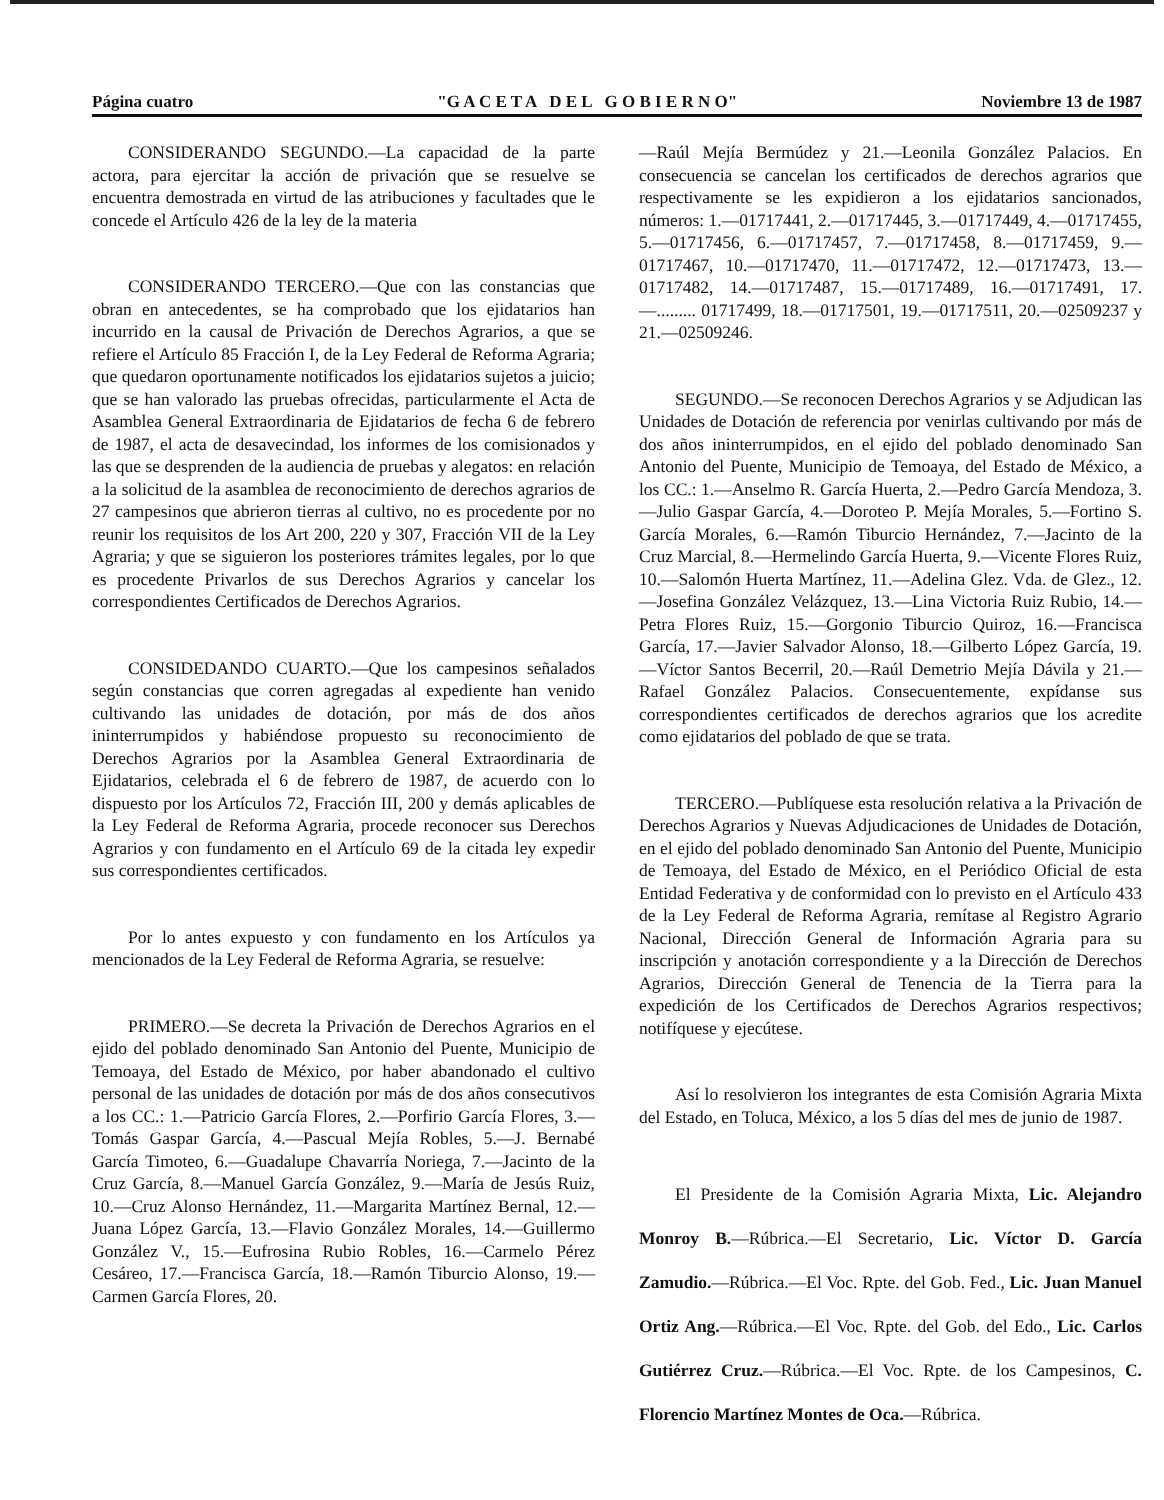Página cuatro "G A C E T A D E L G O B I E R N O" Noviembre 13 de 1987
CONSIDERANDO SEGUNDO.—La capacidad de la parte actora, para ejercitar la acción de privación que se resuelve se encuentra demostrada en virtud de las atribuciones y facultades que le concede el Artículo 426 de la ley de la materia
CONSIDERANDO TERCERO.—Que con las constancias que obran en antecedentes, se ha comprobado que los ejidatarios han incurrido en la causal de Privación de Derechos Agrarios, a que se refiere el Artículo 85 Fracción I, de la Ley Federal de Reforma Agraria; que quedaron oportunamente notificados los ejidatarios sujetos a juicio; que se han valorado las pruebas ofrecidas, particularmente el Acta de Asamblea General Extraordinaria de Ejidatarios de fecha 6 de febrero de 1987, el acta de desavecindad, los informes de los comisionados y las que se desprenden de la audiencia de pruebas y alegatos: en relación a la solicitud de la asamblea de reconocimiento de derechos agrarios de 27 campesinos que abrieron tierras al cultivo, no es procedente por no reunir los requisitos de los Art 200, 220 y 307, Fracción VII de la Ley Agraria; y que se siguieron los posteriores trámites legales, por lo que es procedente Privarlos de sus Derechos Agrarios y cancelar los correspondientes Certificados de Derechos Agrarios.
CONSIDEDANDO CUARTO.—Que los campesinos señalados según constancias que corren agregadas al expediente han venido cultivando las unidades de dotación, por más de dos años ininterrumpidos y habiéndose propuesto su reconocimiento de Derechos Agrarios por la Asamblea General Extraordinaria de Ejidatarios, celebrada el 6 de febrero de 1987, de acuerdo con lo dispuesto por los Artículos 72, Fracción III, 200 y demás aplicables de la Ley Federal de Reforma Agraria, procede reconocer sus Derechos Agrarios y con fundamento en el Artículo 69 de la citada ley expedir sus correspondientes certificados.
Por lo antes expuesto y con fundamento en los Artículos ya mencionados de la Ley Federal de Reforma Agraria, se resuelve:
PRIMERO.—Se decreta la Privación de Derechos Agrarios en el ejido del poblado denominado San Antonio del Puente, Municipio de Temoaya, del Estado de México, por haber abandonado el cultivo personal de las unidades de dotación por más de dos años consecutivos a los CC.: 1.—Patricio García Flores, 2.—Porfirio García Flores, 3.—Tomás Gaspar García, 4.—Pascual Mejía Robles, 5.—J. Bernabé García Timoteo, 6.—Guadalupe Chavarría Noriega, 7.—Jacinto de la Cruz García, 8.—Manuel García González, 9.—María de Jesús Ruiz, 10.—Cruz Alonso Hernández, 11.—Margarita Martínez Bernal, 12.—Juana López García, 13.—Flavio González Morales, 14.—Guillermo González V., 15.—Eufrosina Rubio Robles, 16.—Carmelo Pérez Cesáreo, 17.—Francisca García, 18.—Ramón Tiburcio Alonso, 19.—Carmen García Flores, 20.
—Raúl Mejía Bermúdez y 21.—Leonila González Palacios. En consecuencia se cancelan los certificados de derechos agrarios que respectivamente se les expidieron a los ejidatarios sancionados, números: 1.—01717441, 2.—01717445, 3.—01717449, 4.—01717455, 5.—01717456, 6.—01717457, 7.—01717458, 8.—01717459, 9.—01717467, 10.—01717470, 11.—01717472, 12.—01717473, 13.—01717482, 14.—01717487, 15.—01717489, 16.—01717491, 17.—......... 01717499, 18.—01717501, 19.—01717511, 20.—02509237 y 21.—02509246.
SEGUNDO.—Se reconocen Derechos Agrarios y se Adjudican las Unidades de Dotación de referencia por venirlas cultivando por más de dos años ininterrumpidos, en el ejido del poblado denominado San Antonio del Puente, Municipio de Temoaya, del Estado de México, a los CC.: 1.—Anselmo R. García Huerta, 2.—Pedro García Mendoza, 3.—Julio Gaspar García, 4.—Doroteo P. Mejía Morales, 5.—Fortino S. García Morales, 6.—Ramón Tiburcio Hernández, 7.—Jacinto de la Cruz Marcial, 8.—Hermelindo García Huerta, 9.—Vicente Flores Ruiz, 10.—Salomón Huerta Martínez, 11.—Adelina Glez. Vda. de Glez., 12.—Josefina González Velázquez, 13.—Lina Victoria Ruiz Rubio, 14.—Petra Flores Ruiz, 15.—Gorgonio Tiburcio Quiroz, 16.—Francisca García, 17.—Javier Salvador Alonso, 18.—Gilberto López García, 19.—Víctor Santos Becerril, 20.—Raúl Demetrio Mejía Dávila y 21.—Rafael González Palacios. Consecuentemente, expídanse sus correspondientes certificados de derechos agrarios que los acredite como ejidatarios del poblado de que se trata.
TERCERO.—Publíquese esta resolución relativa a la Privación de Derechos Agrarios y Nuevas Adjudicaciones de Unidades de Dotación, en el ejido del poblado denominado San Antonio del Puente, Municipio de Temoaya, del Estado de México, en el Periódico Oficial de esta Entidad Federativa y de conformidad con lo previsto en el Artículo 433 de la Ley Federal de Reforma Agraria, remítase al Registro Agrario Nacional, Dirección General de Información Agraria para su inscripción y anotación correspondiente y a la Dirección de Derechos Agrarios, Dirección General de Tenencia de la Tierra para la expedición de los Certificados de Derechos Agrarios respectivos; notifíquese y ejecútese.
Así lo resolvieron los integrantes de esta Comisión Agraria Mixta del Estado, en Toluca, México, a los 5 días del mes de junio de 1987.
El Presidente de la Comisión Agraria Mixta, Lic. Alejandro Monroy B.—Rúbrica.—El Secretario, Lic. Víctor D. García Zamudio.—Rúbrica.—El Voc. Rpte. del Gob. Fed., Lic. Juan Manuel Ortiz Ang.—Rúbrica.—El Voc. Rpte. del Gob. del Edo., Lic. Carlos Gutiérrez Cruz.—Rúbrica.—El Voc. Rpte. de los Campesinos, C. Florencio Martínez Montes de Oca.—Rúbrica.